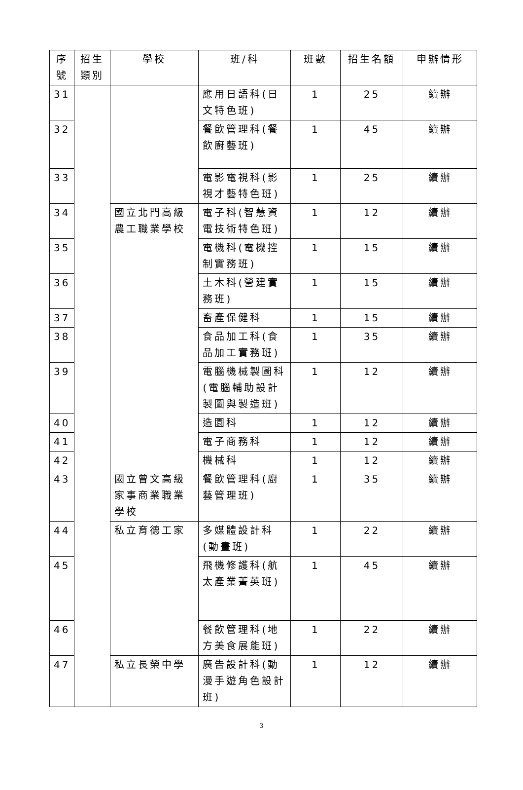| 序號 | 招生類別 | 學校 | 班/科 | 班數 | 招生名額 | 申辦情形 |
| --- | --- | --- | --- | --- | --- | --- |
| 31 | | | 應用日語科(日文特色班) | 1 | 25 | 續辦 |
| 32 | | | 餐飲管理科(餐飲廚藝班) | 1 | 45 | 續辦 |
| 33 | | | 電影電視科(影視才藝特色班) | 1 | 25 | 續辦 |
| 34 | | 國立北門高級農工職業學校 | 電子科(智慧資電技術特色班) | 1 | 12 | 續辦 |
| 35 | | | 電機科(電機控制實務班) | 1 | 15 | 續辦 |
| 36 | | | 土木科(營建實務班) | 1 | 15 | 續辦 |
| 37 | | | 畜產保健科 | 1 | 15 | 續辦 |
| 38 | | | 食品加工科(食品加工實務班) | 1 | 35 | 續辦 |
| 39 | | | 電腦機械製圖科(電腦輔助設計製圖與製造班) | 1 | 12 | 續辦 |
| 40 | | | 造園科 | 1 | 12 | 續辦 |
| 41 | | | 電子商務科 | 1 | 12 | 續辦 |
| 42 | | | 機械科 | 1 | 12 | 續辦 |
| 43 | | 國立曾文高級家事商業職業學校 | 餐飲管理科(廚藝管理班) | 1 | 35 | 續辦 |
| 44 | | 私立育德工家 | 多媒體設計科(動畫班) | 1 | 22 | 續辦 |
| 45 | | | 飛機修護科(航太產業菁英班) | 1 | 45 | 續辦 |
| 46 | | | 餐飲管理科(地方美食展能班) | 1 | 22 | 續辦 |
| 47 | | 私立長榮中學 | 廣告設計科(動漫手遊角色設計班) | 1 | 12 | 續辦 |
3